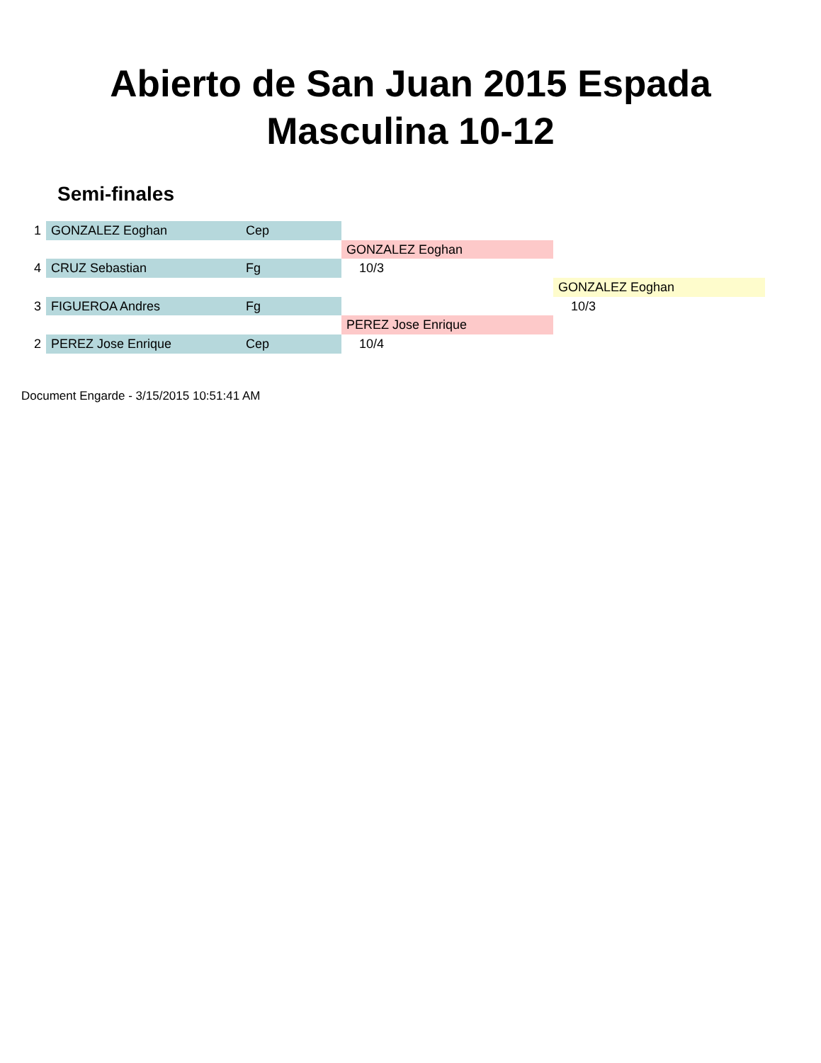Abierto de San Juan 2015 Espada
Masculina 10-12
Semi-finales
| 1 | GONZALEZ Eoghan | Cep | | |
| | | | GONZALEZ Eoghan | |
| 4 | CRUZ Sebastian | Fg | 10/3 | |
| | | | | GONZALEZ Eoghan |
| 3 | FIGUEROA Andres | Fg | | 10/3 |
| | | | PEREZ Jose Enrique | |
| 2 | PEREZ Jose Enrique | Cep | 10/4 | |
Document Engarde - 3/15/2015 10:51:41 AM